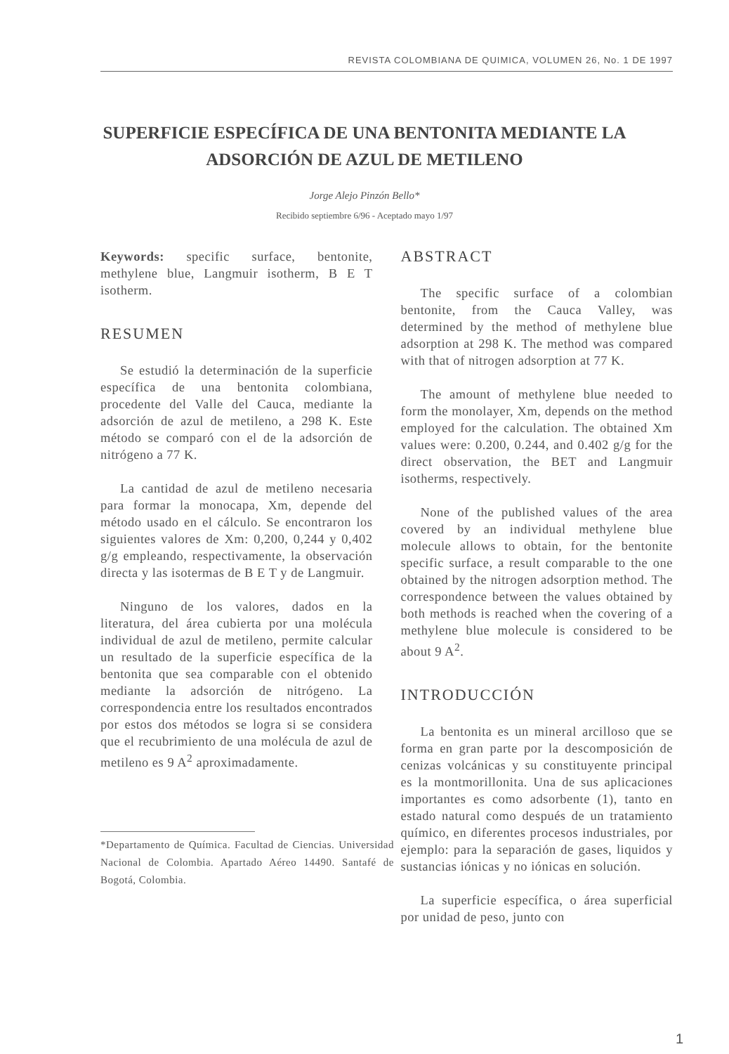REVISTA COLOMBIANA DE QUIMICA, VOLUMEN 26, No. 1 DE 1997
SUPERFICIE ESPECÍFICA DE UNA BENTONITA MEDIANTE LA ADSORCIÓN DE AZUL DE METILENO
Jorge Alejo Pinzón Bello*
Recibido septiembre 6/96 - Aceptado mayo 1/97
Keywords: specific surface, bentonite, methylene blue, Langmuir isotherm, B E T isotherm.
RESUMEN
Se estudió la determinación de la superficie específica de una bentonita colombiana, procedente del Valle del Cauca, mediante la adsorción de azul de metileno, a 298 K. Este método se comparó con el de la adsorción de nitrógeno a 77 K.
La cantidad de azul de metileno necesaria para formar la monocapa, Xm, depende del método usado en el cálculo. Se encontraron los siguientes valores de Xm: 0,200, 0,244 y 0,402 g/g empleando, respectivamente, la observación directa y las isotermas de B E T y de Langmuir.
Ninguno de los valores, dados en la literatura, del área cubierta por una molécula individual de azul de metileno, permite calcular un resultado de la superficie específica de la bentonita que sea comparable con el obtenido mediante la adsorción de nitrógeno. La correspondencia entre los resultados encontrados por estos dos métodos se logra si se considera que el recubrimiento de una molécula de azul de metileno es 9 A<sup>2</sup> aproximadamente.
*Departamento de Química. Facultad de Ciencias. Universidad Nacional de Colombia. Apartado Aéreo 14490. Santafé de Bogotá, Colombia.
ABSTRACT
The specific surface of a colombian bentonite, from the Cauca Valley, was determined by the method of methylene blue adsorption at 298 K. The method was compared with that of nitrogen adsorption at 77 K.
The amount of methylene blue needed to form the monolayer, Xm, depends on the method employed for the calculation. The obtained Xm values were: 0.200, 0.244, and 0.402 g/g for the direct observation, the BET and Langmuir isotherms, respectively.
None of the published values of the area covered by an individual methylene blue molecule allows to obtain, for the bentonite specific surface, a result comparable to the one obtained by the nitrogen adsorption method. The correspondence between the values obtained by both methods is reached when the covering of a methylene blue molecule is considered to be about 9 A<sup>2</sup>.
INTRODUCCIÓN
La bentonita es un mineral arcilloso que se forma en gran parte por la descomposición de cenizas volcánicas y su constituyente principal es la montmorillonita. Una de sus aplicaciones importantes es como adsorbente (1), tanto en estado natural como después de un tratamiento químico, en diferentes procesos industriales, por ejemplo: para la separación de gases, liquidos y sustancias iónicas y no iónicas en solución.
La superficie específica, o área superficial por unidad de peso, junto con
1